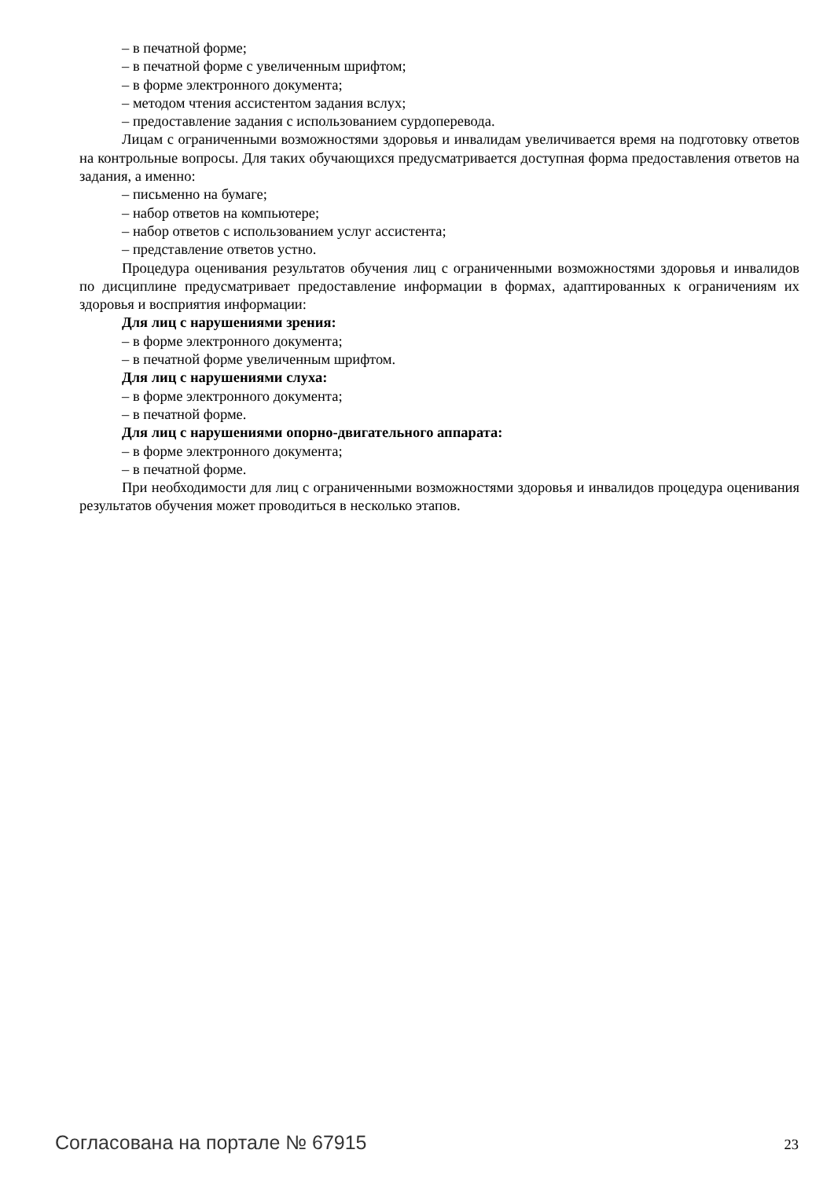– в печатной форме;
– в печатной форме с увеличенным шрифтом;
– в форме электронного документа;
– методом чтения ассистентом задания вслух;
– предоставление задания с использованием сурдоперевода.
Лицам с ограниченными возможностями здоровья и инвалидам увеличивается время на подготовку ответов на контрольные вопросы. Для таких обучающихся предусматривается доступная форма предоставления ответов на задания, а именно:
– письменно на бумаге;
– набор ответов на компьютере;
– набор ответов с использованием услуг ассистента;
– представление ответов устно.
Процедура оценивания результатов обучения лиц с ограниченными возможностями здоровья и инвалидов по дисциплине предусматривает предоставление информации в формах, адаптированных к ограничениям их здоровья и восприятия информации:
Для лиц с нарушениями зрения:
– в форме электронного документа;
– в печатной форме увеличенным шрифтом.
Для лиц с нарушениями слуха:
– в форме электронного документа;
– в печатной форме.
Для лиц с нарушениями опорно-двигательного аппарата:
– в форме электронного документа;
– в печатной форме.
При необходимости для лиц с ограниченными возможностями здоровья и инвалидов процедура оценивания результатов обучения может проводиться в несколько этапов.
Согласована на портале № 67915 23